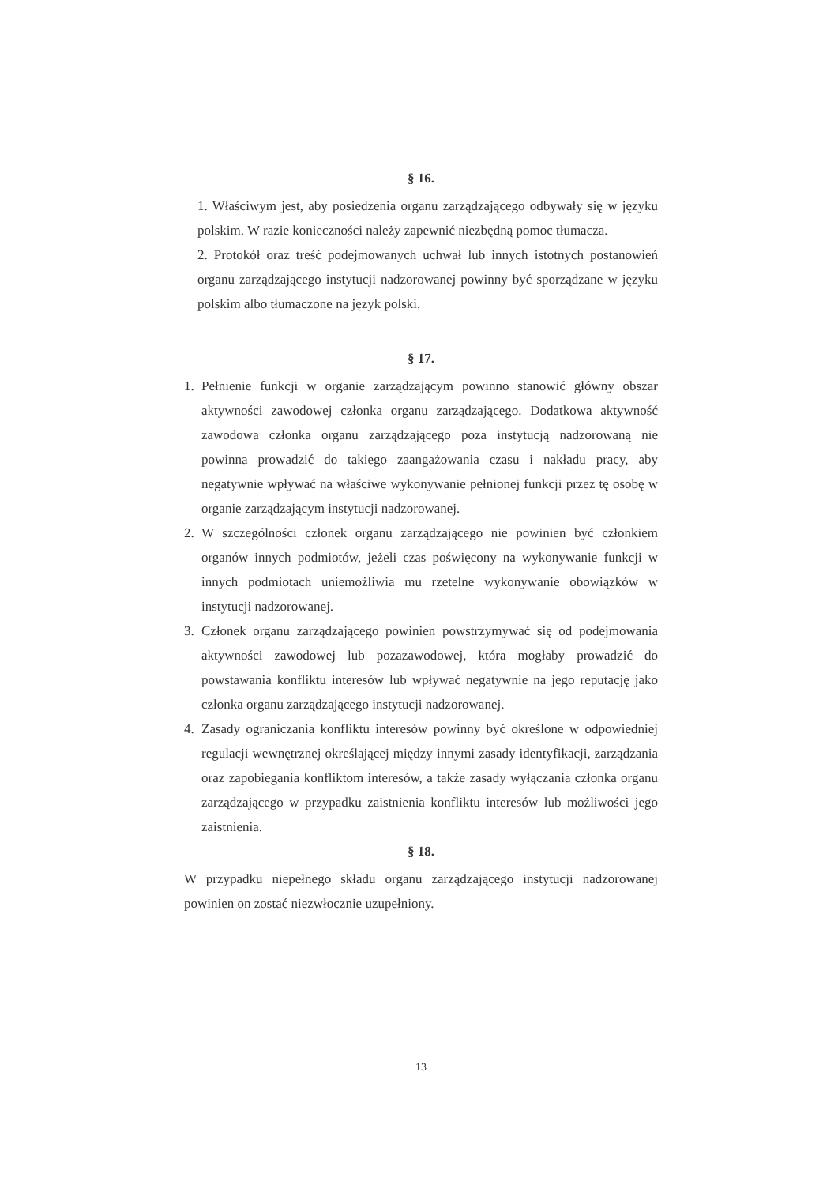§ 16.
1. Właściwym jest, aby posiedzenia organu zarządzającego odbywały się w języku polskim. W razie konieczności należy zapewnić niezbędną pomoc tłumacza.
2. Protokół oraz treść podejmowanych uchwał lub innych istotnych postanowień organu zarządzającego instytucji nadzorowanej powinny być sporządzane w języku polskim albo tłumaczone na język polski.
§ 17.
1. Pełnienie funkcji w organie zarządzającym powinno stanowić główny obszar aktywności zawodowej członka organu zarządzającego. Dodatkowa aktywność zawodowa członka organu zarządzającego poza instytucją nadzorowaną nie powinna prowadzić do takiego zaangażowania czasu i nakładu pracy, aby negatywnie wpływać na właściwe wykonywanie pełnionej funkcji przez tę osobę w organie zarządzającym instytucji nadzorowanej.
2. W szczególności członek organu zarządzającego nie powinien być członkiem organów innych podmiotów, jeżeli czas poświęcony na wykonywanie funkcji w innych podmiotach uniemożliwia mu rzetelne wykonywanie obowiązków w instytucji nadzorowanej.
3. Członek organu zarządzającego powinien powstrzymywać się od podejmowania aktywności zawodowej lub pozazawodowej, która mogłaby prowadzić do powstawania konfliktu interesów lub wpływać negatywnie na jego reputację jako członka organu zarządzającego instytucji nadzorowanej.
4. Zasady ograniczania konfliktu interesów powinny być określone w odpowiedniej regulacji wewnętrznej określającej między innymi zasady identyfikacji, zarządzania oraz zapobiegania konfliktom interesów, a także zasady wyłączania członka organu zarządzającego w przypadku zaistnienia konfliktu interesów lub możliwości jego zaistnienia.
§ 18.
W przypadku niepełnego składu organu zarządzającego instytucji nadzorowanej powinien on zostać niezwłocznie uzupełniony.
13